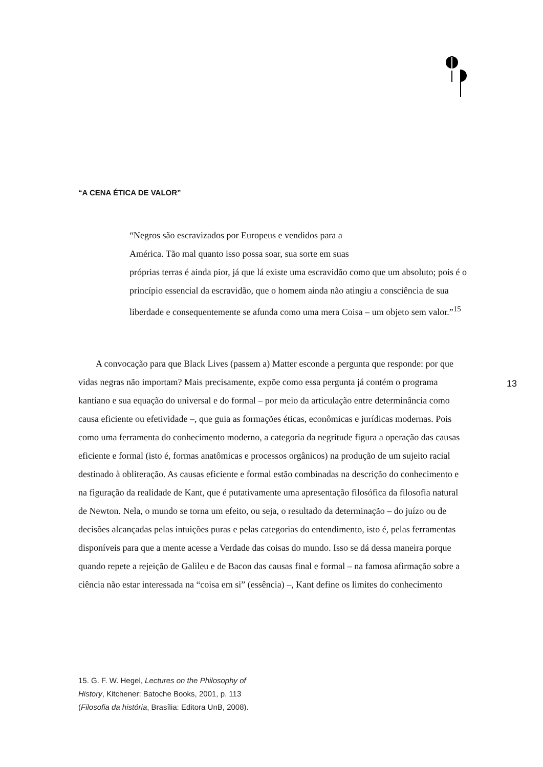“A CENA ÉTICA DE VALOR”
“Negros são escravizados por Europeus e vendidos para a
América. Tão mal quanto isso possa soar, sua sorte em suas
próprias terras é ainda pior, já que lá existe uma escravidão como que um absoluto; pois é o princípio essencial da escravidão, que o homem ainda não atingiu a consciência de sua liberdade e consequentemente se afunda como uma mera Coisa – um objeto sem valor.”<sup>15</sup>
A convocação para que Black Lives (passem a) Matter esconde a pergunta que responde: por que vidas negras não importam? Mais precisamente, expõe como essa pergunta já contém o programa kantiano e sua equação do universal e do formal – por meio da articulação entre determinância como causa eficiente ou efetividade –, que guia as formações éticas, econômicas e jurídicas modernas. Pois como uma ferramenta do conhecimento moderno, a categoria da negritude figura a operação das causas eficiente e formal (isto é, formas anatômicas e processos orgânicos) na produção de um sujeito racial destinado à obliteração. As causas eficiente e formal estão combinadas na descrição do conhecimento e na figuração da realidade de Kant, que é putativamente uma apresentação filosófica da filosofia natural de Newton. Nela, o mundo se torna um efeito, ou seja, o resultado da determinação – do juízo ou de decisões alcançadas pelas intuições puras e pelas categorias do entendimento, isto é, pelas ferramentas disponíveis para que a mente acesse a Verdade das coisas do mundo. Isso se dá dessa maneira porque quando repete a rejeição de Galileu e de Bacon das causas final e formal – na famosa afirmação sobre a ciência não estar interessada na “coisa em si” (essência) –, Kant define os limites do conhecimento
13
15. G. F. W. Hegel, Lectures on the Philosophy of History, Kitchener: Batoche Books, 2001, p. 113 (Filosofia da história, Brasília: Editora UnB, 2008).